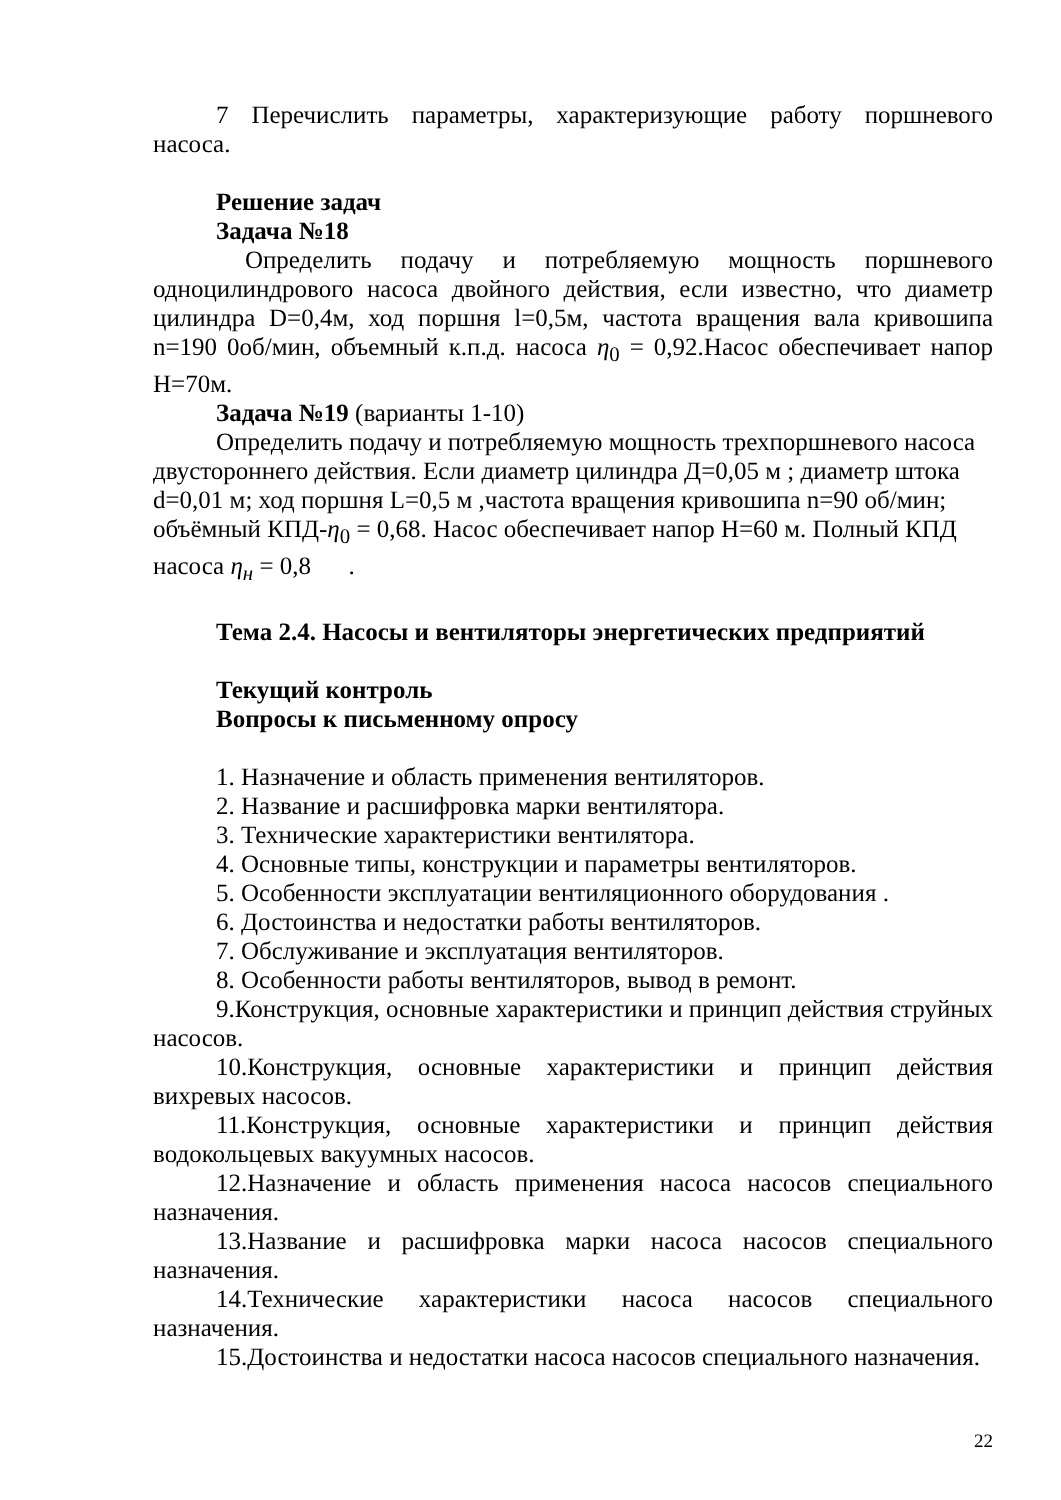7 Перечислить параметры, характеризующие работу поршневого насоса.
Решение задач
Задача №18
Определить подачу и потребляемую мощность поршневого одноцилиндрового насоса двойного действия, если известно, что диаметр цилиндра D=0,4м, ход поршня l=0,5м, частота вращения вала кривошипа n=190 0об/мин, объемный к.п.д. насоса η<sub>0</sub> = 0,92.Насос обеспечивает напор Н=70м.
Задача №19 (варианты 1-10)
Определить подачу и потребляемую мощность трехпоршневого насоса двустороннего действия. Если диаметр цилиндра Д=0,05 м ; диаметр штока d=0,01 м; ход поршня L=0,5 м ,частота вращения кривошипа n=90 об/мин; объёмный КПД-η<sub>0</sub> = 0,68. Насос обеспечивает напор Н=60 м. Полный КПД насоса η<sub>н</sub> = 0,8 .
Тема 2.4. Насосы и вентиляторы энергетических предприятий
Текущий контроль
Вопросы к письменному опросу
1. Назначение и область применения вентиляторов.
2. Название и расшифровка марки вентилятора.
3. Технические характеристики вентилятора.
4. Основные типы, конструкции и параметры вентиляторов.
5. Особенности эксплуатации вентиляционного оборудования .
6. Достоинства и недостатки работы вентиляторов.
7. Обслуживание и эксплуатация вентиляторов.
8. Особенности работы вентиляторов, вывод в ремонт.
9.Конструкция, основные характеристики и принцип действия струйных насосов.
10.Конструкция, основные характеристики и принцип действия вихревых насосов.
11.Конструкция, основные характеристики и принцип действия водокольцевых вакуумных насосов.
12.Назначение и область применения насоса насосов специального назначения.
13.Название и расшифровка марки насоса насосов специального назначения.
14.Технические характеристики насоса насосов специального назначения.
15.Достоинства и недостатки насоса насосов специального назначения.
22